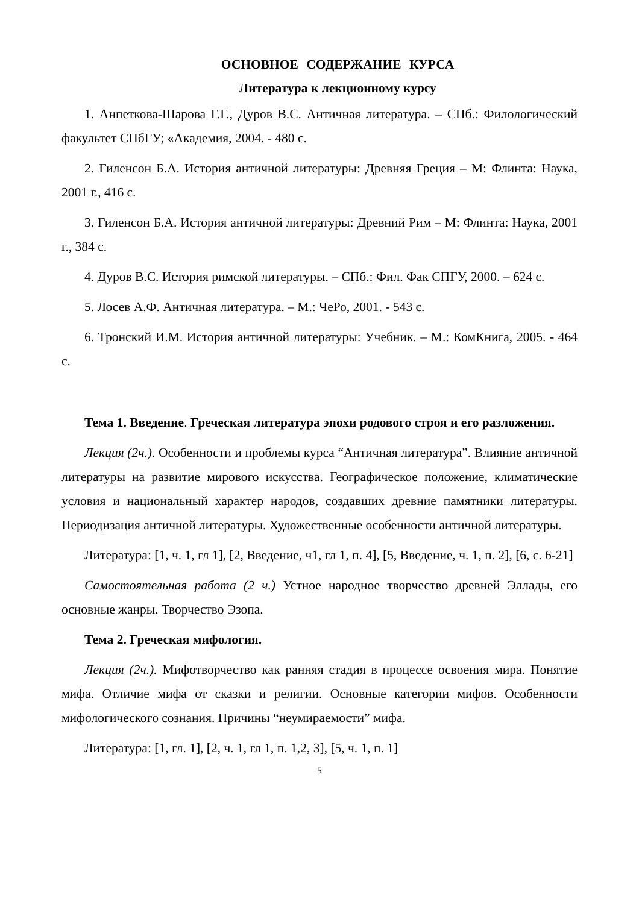ОСНОВНОЕ СОДЕРЖАНИЕ КУРСА
Литература к лекционному курсу
1. Анпеткова-Шарова Г.Г., Дуров В.С. Античная литература. – СПб.: Филологический факультет СПбГУ; «Академия, 2004. - 480 с.
2. Гиленсон Б.А. История античной литературы: Древняя Греция – М: Флинта: Наука, 2001 г., 416 с.
3. Гиленсон Б.А. История античной литературы: Древний Рим – М: Флинта: Наука, 2001 г., 384 с.
4. Дуров В.С. История римской литературы. – СПб.: Фил. Фак СПГУ, 2000. – 624 с.
5. Лосев А.Ф. Античная литература. – М.: ЧеРо, 2001. - 543 с.
6. Тронский И.М. История античной литературы: Учебник. – М.: КомКнига, 2005. - 464 с.
Тема 1. Введение. Греческая литература эпохи родового строя и его разложения.
Лекция (2ч.). Особенности и проблемы курса “Античная литература”. Влияние античной литературы на развитие мирового искусства. Географическое положение, климатические условия и национальный характер народов, создавших древние памятники литературы. Периодизация античной литературы. Художественные особенности античной литературы.
Литература: [1, ч. 1, гл 1], [2, Введение, ч1, гл 1, п. 4], [5, Введение, ч. 1, п. 2], [6, с. 6-21]
Самостоятельная работа (2 ч.) Устное народное творчество древней Эллады, его основные жанры. Творчество Эзопа.
Тема 2. Греческая мифология.
Лекция (2ч.). Мифотворчество как ранняя стадия в процессе освоения мира. Понятие мифа. Отличие мифа от сказки и религии. Основные категории мифов. Особенности мифологического сознания. Причины “неумираемости” мифа.
Литература: [1, гл. 1], [2, ч. 1, гл 1, п. 1,2, 3], [5, ч. 1, п. 1]
5